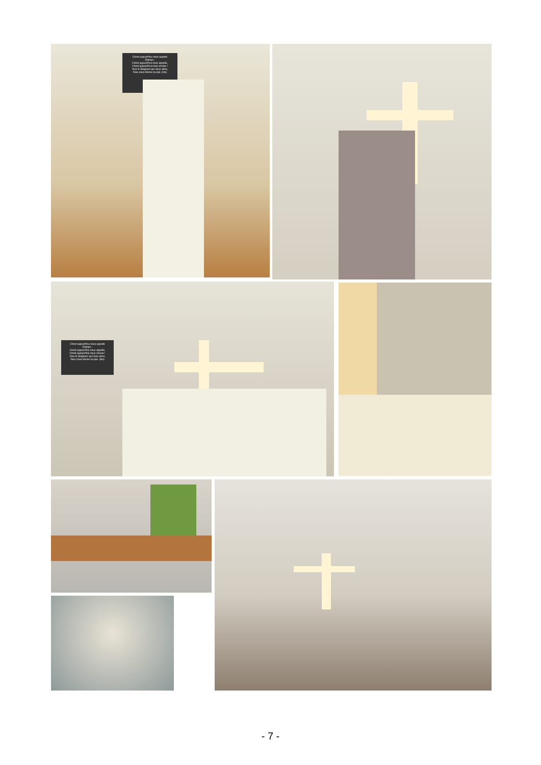Christ aujourd'hui nous appelle
Refrain :
Christ aujourd'hui nous appelle,
Christ aujourd'hui nous envoie !
Vive le Seigneur qui nous aime,
Dieu nous donne sa joie. (bis)
Christ aujourd'hui nous appelle
Refrain :
Christ aujourd'hui nous appelle,
Christ aujourd'hui nous envoie !
Vive le Seigneur qui nous aime,
Dieu nous donne sa joie. (bis)
- 7 -